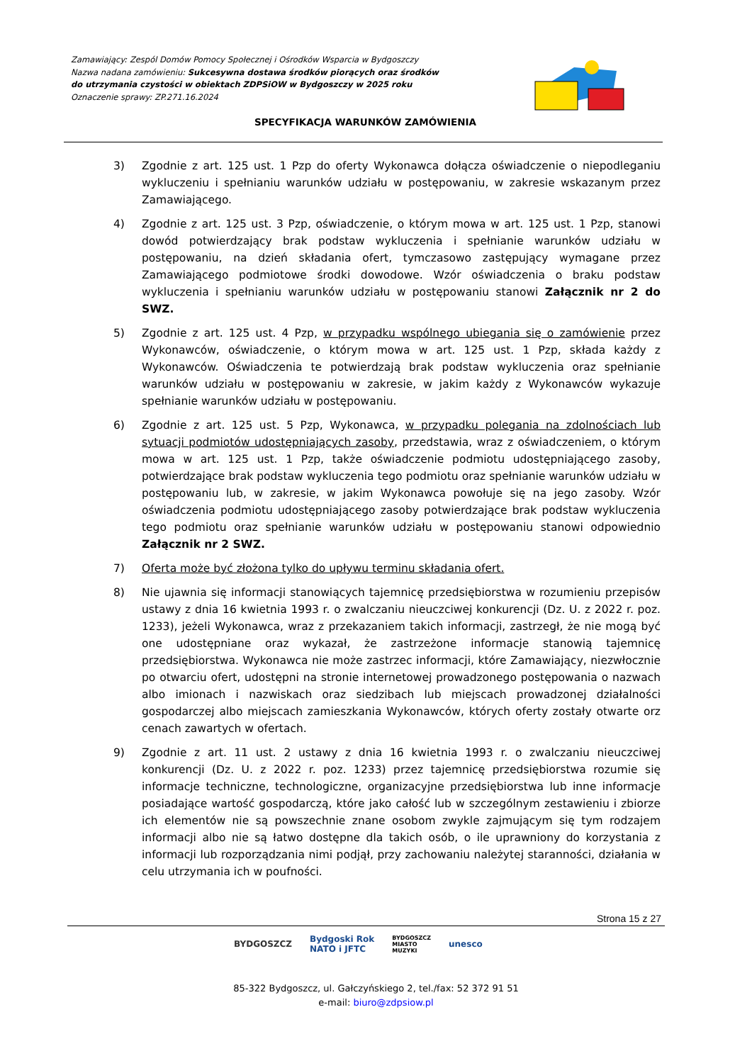Zamawiający: Zespól Domów Pomocy Społecznej i Ośrodków Wsparcia w Bydgoszczy
Nazwa nadana zamówieniu: Sukcesywna dostawa środków piorących oraz środków
do utrzymania czystości w obiektach ZDPSiOW w Bydgoszczy w 2025 roku
Oznaczenie sprawy: ZP.271.16.2024
SPECYFIKACJA WARUNKÓW ZAMÓWIENIA
3) Zgodnie z art. 125 ust. 1 Pzp do oferty Wykonawca dołącza oświadczenie o niepodleganiu wykluczeniu i spełnianiu warunków udziału w postępowaniu, w zakresie wskazanym przez Zamawiającego.
4) Zgodnie z art. 125 ust. 3 Pzp, oświadczenie, o którym mowa w art. 125 ust. 1 Pzp, stanowi dowód potwierdzający brak podstaw wykluczenia i spełnianie warunków udziału w postępowaniu, na dzień składania ofert, tymczasowo zastępujący wymagane przez Zamawiającego podmiotowe środki dowodowe. Wzór oświadczenia o braku podstaw wykluczenia i spełnianiu warunków udziału w postępowaniu stanowi Załącznik nr 2 do SWZ.
5) Zgodnie z art. 125 ust. 4 Pzp, w przypadku wspólnego ubiegania się o zamówienie przez Wykonawców, oświadczenie, o którym mowa w art. 125 ust. 1 Pzp, składa każdy z Wykonawców. Oświadczenia te potwierdzają brak podstaw wykluczenia oraz spełnianie warunków udziału w postępowaniu w zakresie, w jakim każdy z Wykonawców wykazuje spełnianie warunków udziału w postępowaniu.
6) Zgodnie z art. 125 ust. 5 Pzp, Wykonawca, w przypadku polegania na zdolnościach lub sytuacji podmiotów udostępniających zasoby, przedstawia, wraz z oświadczeniem, o którym mowa w art. 125 ust. 1 Pzp, także oświadczenie podmiotu udostępniającego zasoby, potwierdzające brak podstaw wykluczenia tego podmiotu oraz spełnianie warunków udziału w postępowaniu lub, w zakresie, w jakim Wykonawca powołuje się na jego zasoby. Wzór oświadczenia podmiotu udostępniającego zasoby potwierdzające brak podstaw wykluczenia tego podmiotu oraz spełnianie warunków udziału w postępowaniu stanowi odpowiednio Załącznik nr 2 SWZ.
7) Oferta może być złożona tylko do upływu terminu składania ofert.
8) Nie ujawnia się informacji stanowiących tajemnicę przedsiębiorstwa w rozumieniu przepisów ustawy z dnia 16 kwietnia 1993 r. o zwalczaniu nieuczciwej konkurencji (Dz. U. z 2022 r. poz. 1233), jeżeli Wykonawca, wraz z przekazaniem takich informacji, zastrzegł, że nie mogą być one udostępniane oraz wykazał, że zastrzeżone informacje stanowią tajemnicę przedsiębiorstwa. Wykonawca nie może zastrzec informacji, które Zamawiający, niezwłocznie po otwarciu ofert, udostępni na stronie internetowej prowadzonego postępowania o nazwach albo imionach i nazwiskach oraz siedzibach lub miejscach prowadzonej działalności gospodarczej albo miejscach zamieszkania Wykonawców, których oferty zostały otwarte orz cenach zawartych w ofertach.
9) Zgodnie z art. 11 ust. 2 ustawy z dnia 16 kwietnia 1993 r. o zwalczaniu nieuczciwej konkurencji (Dz. U. z 2022 r. poz. 1233) przez tajemnicę przedsiębiorstwa rozumie się informacje techniczne, technologiczne, organizacyjne przedsiębiorstwa lub inne informacje posiadające wartość gospodarczą, które jako całość lub w szczególnym zestawieniu i zbiorze ich elementów nie są powszechnie znane osobom zwykle zajmującym się tym rodzajem informacji albo nie są łatwo dostępne dla takich osób, o ile uprawniony do korzystania z informacji lub rozporządzania nimi podjął, przy zachowaniu należytej staranności, działania w celu utrzymania ich w poufności.
Strona 15 z 27
BYDGOSZCZ Bydgoski Rok
NATO i JFTC BYDGOSZCZ
MIASTO
MUZYKI unesco
85-322 Bydgoszcz, ul. Gałczyńskiego 2, tel./fax: 52 372 91 51
e-mail: biuro@zdpsiow.pl